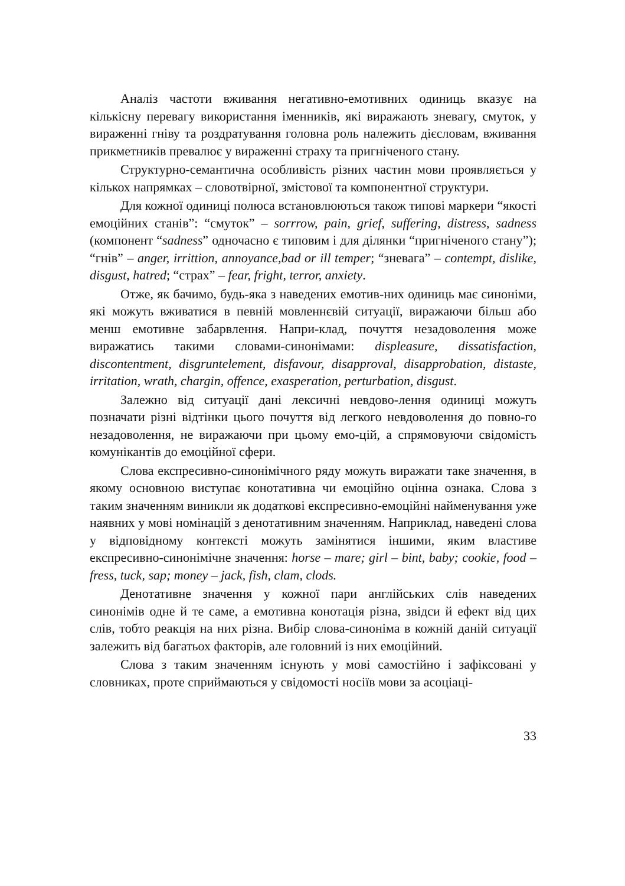Аналіз частоти вживання негативно-емотивних одиниць вказує на кількісну перевагу використання іменників, які виражають зневагу, смуток, у вираженні гніву та роздратування головна роль належить дієсловам, вживання прикметників превалює у вираженні страху та пригніченого стану.
Структурно-семантична особливість різних частин мови проявляється у кількох напрямках – словотвірної, змістової та компонентної структури.
Для кожної одиниці полюса встановлюються також типові маркери “якості емоційних станів”: “смуток” – sorrrow, pain, grief, suffering, distress, sadness (компонент “sadness” одночасно є типовим і для ділянки “пригніченого стану”); “гнів” – anger, irrittion, annoyance,bad or ill temper; “зневага” – contempt, dislike, disgust, hatred; “страх” – fear, fright, terror, anxiety.
Отже, як бачимо, будь-яка з наведених емотив-них одиниць має синоніми, які можуть вживатися в певній мовленнєвій ситуації, виражаючи більш або менш емотивне забарвлення. Напри-клад, почуття незадоволення може виражатись такими словами-синонімами: displeasure, dissatisfaction, discontentment, disgruntelement, disfavour, disapproval, disapprobation, distaste, irritation, wrath, chargin, offence, exasperation, perturbation, disgust.
Залежно від ситуації дані лексичні невдово-лення одиниці можуть позначати різні відтінки цього почуття від легкого невдоволення до повно-го незадоволення, не виражаючи при цьому емо-цій, а спрямовуючи свідомість комунікантів до емоційної сфери.
Слова експресивно-синонімічного ряду можуть виражати таке значення, в якому основною виступає конотативна чи емоційно оцінна ознака. Слова з таким значенням виникли як додаткові експресивно-емоційні найменування уже наявних у мові номінацій з денотативним значенням. Наприклад, наведені слова у відповідному контексті можуть замінятися іншими, яким властиве експресивно-синонімічне значення: horse – mare; girl – bint, baby; cookie, food – fress, tuck, sap; money – jack, fish, clam, clods.
Денотативне значення у кожної пари англійських слів наведених синонімів одне й те саме, а емотивна конотація різна, звідси й ефект від цих слів, тобто реакція на них різна. Вибір слова-синоніма в кожній даній ситуації залежить від багатьох факторів, але головний із них емоційний.
Слова з таким значенням існують у мові самостійно і зафіксовані у словниках, проте сприймаються у свідомості носіїв мови за асоціаці-
33